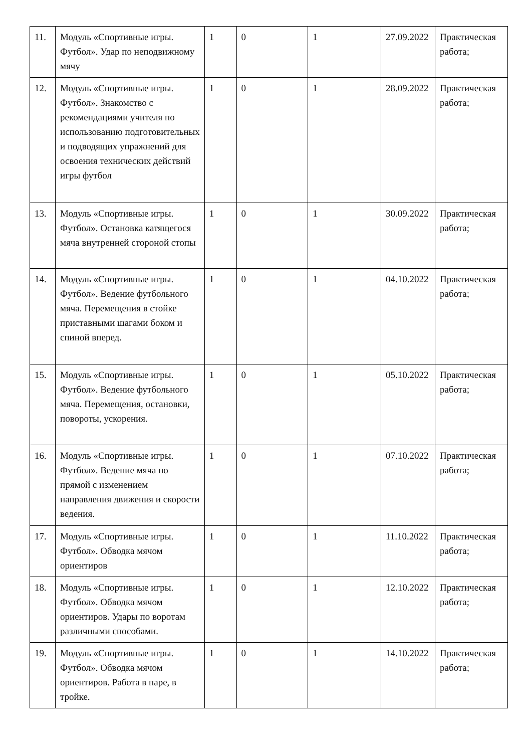| 11. | Модуль «Спортивные игры. Футбол». Удар по неподвижному мячу | 1 | 0 | 1 | 27.09.2022 | Практическая работа; |
| 12. | Модуль «Спортивные игры. Футбол». Знакомство с рекомендациями учителя по использованию подготовительных и подводящих упражнений для освоения технических действий игры футбол | 1 | 0 | 1 | 28.09.2022 | Практическая работа; |
| 13. | Модуль «Спортивные игры. Футбол». Остановка катящегося мяча внутренней стороной стопы | 1 | 0 | 1 | 30.09.2022 | Практическая работа; |
| 14. | Модуль «Спортивные игры. Футбол». Ведение футбольного мяча. Перемещения в стойке приставными шагами боком и спиной вперед. | 1 | 0 | 1 | 04.10.2022 | Практическая работа; |
| 15. | Модуль «Спортивные игры. Футбол». Ведение футбольного мяча. Перемещения, остановки, повороты, ускорения. | 1 | 0 | 1 | 05.10.2022 | Практическая работа; |
| 16. | Модуль «Спортивные игры. Футбол». Ведение мяча по прямой с изменением направления движения и скорости ведения. | 1 | 0 | 1 | 07.10.2022 | Практическая работа; |
| 17. | Модуль «Спортивные игры. Футбол». Обводка мячом ориентиров | 1 | 0 | 1 | 11.10.2022 | Практическая работа; |
| 18. | Модуль «Спортивные игры. Футбол». Обводка мячом ориентиров. Удары по воротам различными способами. | 1 | 0 | 1 | 12.10.2022 | Практическая работа; |
| 19. | Модуль «Спортивные игры. Футбол». Обводка мячом ориентиров. Работа в паре, в тройке. | 1 | 0 | 1 | 14.10.2022 | Практическая работа; |